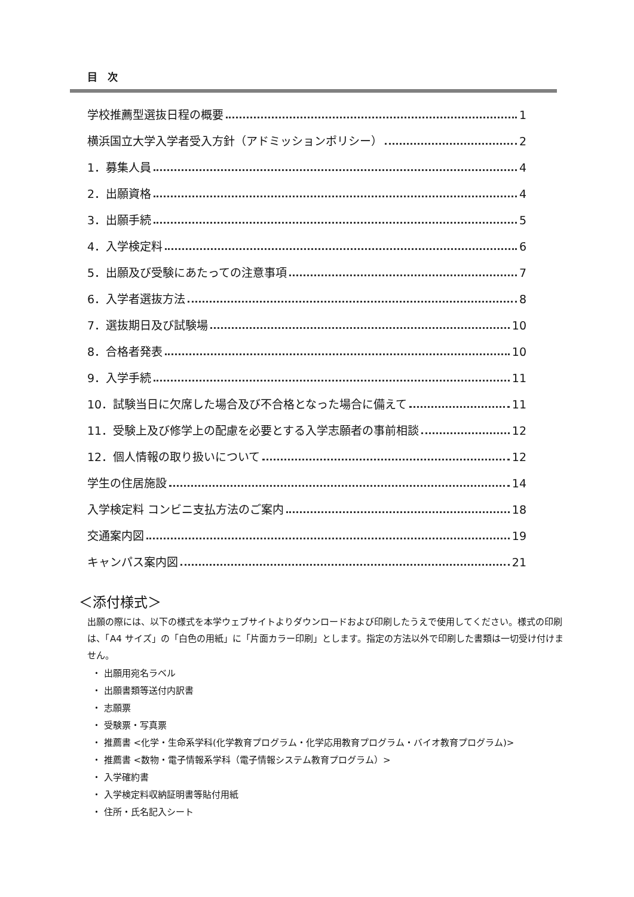目　次
学校推薦型選抜日程の概要 1
横浜国立大学入学者受入方針（アドミッションポリシー） 2
1．募集人員 4
2．出願資格 4
3．出願手続 5
4．入学検定料 6
5．出願及び受験にあたっての注意事項 7
6．入学者選抜方法 8
7．選抜期日及び試験場 10
8．合格者発表 10
9．入学手続 11
10．試験当日に欠席した場合及び不合格となった場合に備えて 11
11．受験上及び修学上の配慮を必要とする入学志願者の事前相談 12
12．個人情報の取り扱いについて 12
学生の住居施設 14
入学検定料 コンビニ支払方法のご案内 18
交通案内図 19
キャンパス案内図 21
＜添付様式＞
出願の際には、以下の様式を本学ウェブサイトよりダウンロードおよび印刷したうえで使用してください。様式の印刷は、「A4 サイズ」の「白色の用紙」に「片面カラー印刷」とします。指定の方法以外で印刷した書類は一切受け付けません。
・ 出願用宛名ラベル
・ 出願書類等送付内訳書
・ 志願票
・ 受験票・写真票
・ 推薦書 <化学・生命系学科(化学教育プログラム・化学応用教育プログラム・バイオ教育プログラム)>
・ 推薦書 <数物・電子情報系学科（電子情報システム教育プログラム）>
・ 入学確約書
・ 入学検定料収納証明書等貼付用紙
・ 住所・氏名記入シート